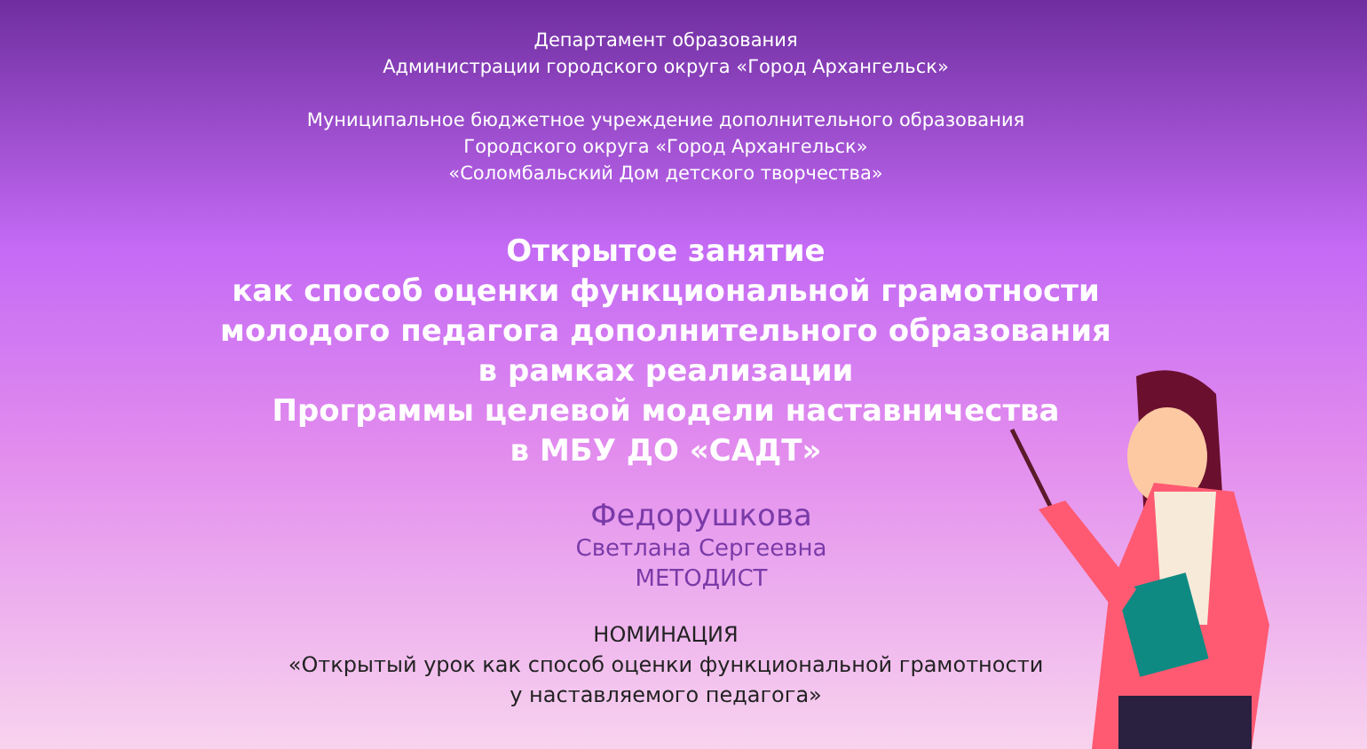Департамент образования
Администрации городского округа «Город Архангельск»
Муниципальное бюджетное учреждение дополнительного образования
Городского округа «Город Архангельск»
«Соломбальский Дом детского творчества»
Открытое занятие
как способ оценки функциональной грамотности
молодого педагога дополнительного образования
в рамках реализации
Программы целевой модели наставничества
в МБУ ДО «САДТ»
Федорушкова
Светлана Сергеевна
МЕТОДИСТ
НОМИНАЦИЯ
«Открытый урок как способ оценки функциональной грамотности
у наставляемого педагога»